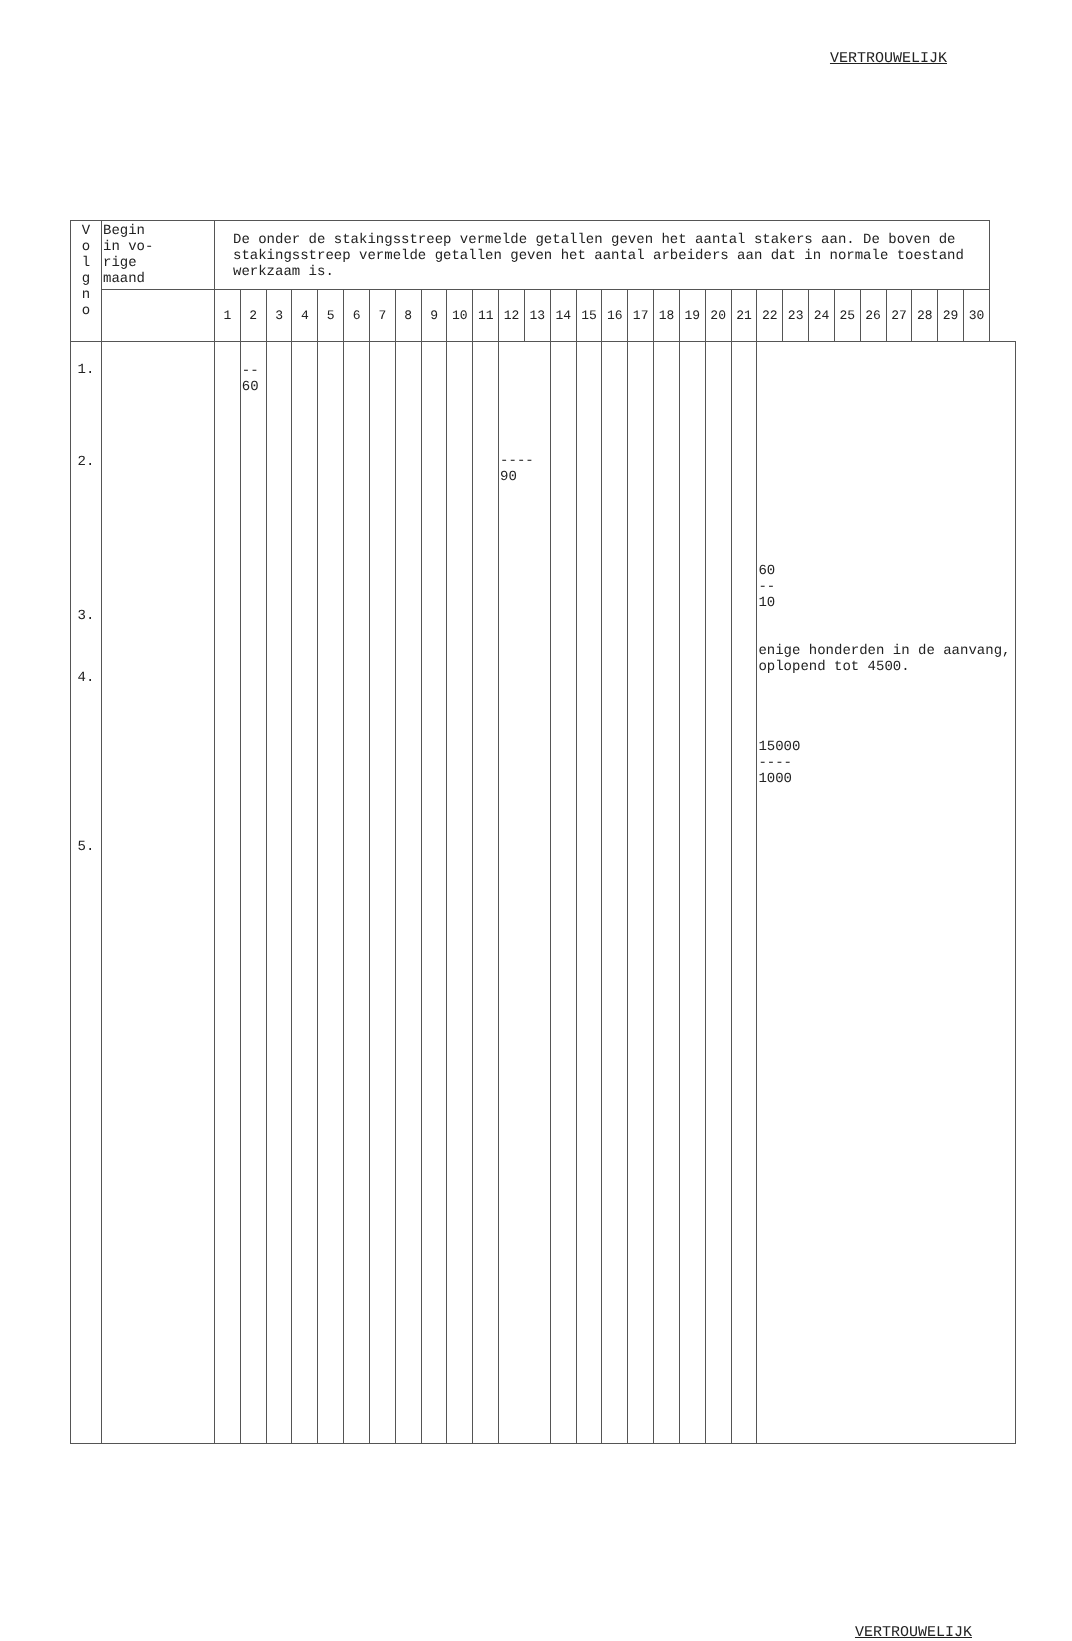VERTROUWELIJK
| V o l g n o | Begin in vo- rige maand | De onder de stakingsstreep vermelde getallen geven het aantal stakers aan. De boven de stakingsstreep vermelde getallen geven het aantal arbeiders aan dat in normale toestand werkzaam is. | | | | | | | | | | | | | | | | | | | | | | | | | | | | | |
| --- | --- | --- | --- | --- | --- | --- | --- | --- | --- | --- | --- | --- | --- | --- | --- | --- | --- | --- | --- | --- | --- | --- | --- | --- | --- | --- | --- | --- | --- | --- | --- |
| | | 1 | 2 | 3 | 4 | 5 | 6 | 7 | 8 | 9 | 10 | 11 | 12 | 13 | 14 | 15 | 16 | 17 | 18 | 19 | 20 | 21 | 22 | 23 | 24 | 25 | 26 | 27 | 28 | 29 | 30 |
| 1. 2. 3. 4. 5. | | | -- 60 | | | | | | | | | | ---- 90 | | | | | | | | | | 60 -- 10 enige honderden in de aanvang, oplopend tot 4500. 15000 ---- 1000 | | | | | | | | |
VERTROUWELIJK